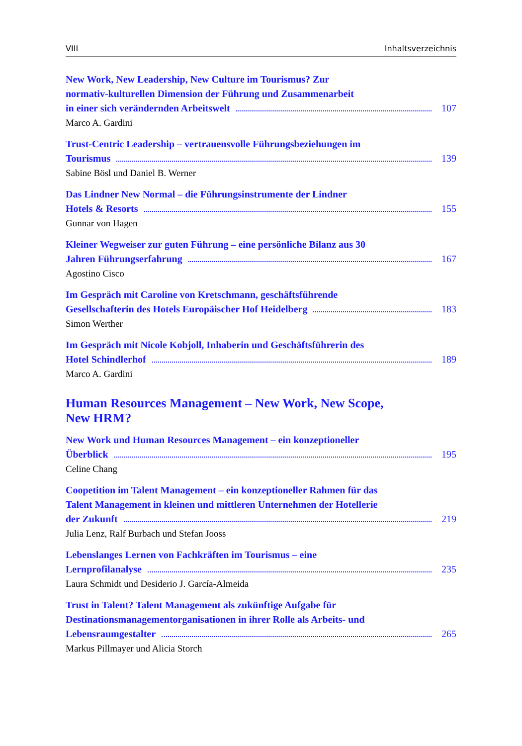VIII Inhaltsverzeichnis
New Work, New Leadership, New Culture im Tourismus? Zur
normativ-kulturellen Dimension der Führung und Zusammenarbeit
in einer sich verändernden Arbeitswelt 107
Marco A. Gardini
Trust-Centric Leadership – vertrauensvolle Führungsbeziehungen im
Tourismus 139
Sabine Bösl und Daniel B. Werner
Das Lindner New Normal – die Führungsinstrumente der Lindner
Hotels & Resorts 155
Gunnar von Hagen
Kleiner Wegweiser zur guten Führung – eine persönliche Bilanz aus 30
Jahren Führungserfahrung 167
Agostino Cisco
Im Gespräch mit Caroline von Kretschmann, geschäftsführende
Gesellschafterin des Hotels Europäischer Hof Heidelberg 183
Simon Werther
Im Gespräch mit Nicole Kobjoll, Inhaberin und Geschäftsführerin des
Hotel Schindlerhof 189
Marco A. Gardini
Human Resources Management – New Work, New Scope,
New HRM?
New Work und Human Resources Management – ein konzeptioneller
Überblick 195
Celine Chang
Coopetition im Talent Management – ein konzeptioneller Rahmen für das
Talent Management in kleinen und mittleren Unternehmen der Hotellerie
der Zukunft 219
Julia Lenz, Ralf Burbach und Stefan Jooss
Lebenslanges Lernen von Fachkräften im Tourismus – eine
Lernprofilanalyse 235
Laura Schmidt und Desiderio J. García-Almeida
Trust in Talent? Talent Management als zukünftige Aufgabe für
Destinationsmanagementorganisationen in ihrer Rolle als Arbeits- und
Lebensraumgestalter 265
Markus Pillmayer und Alicia Storch